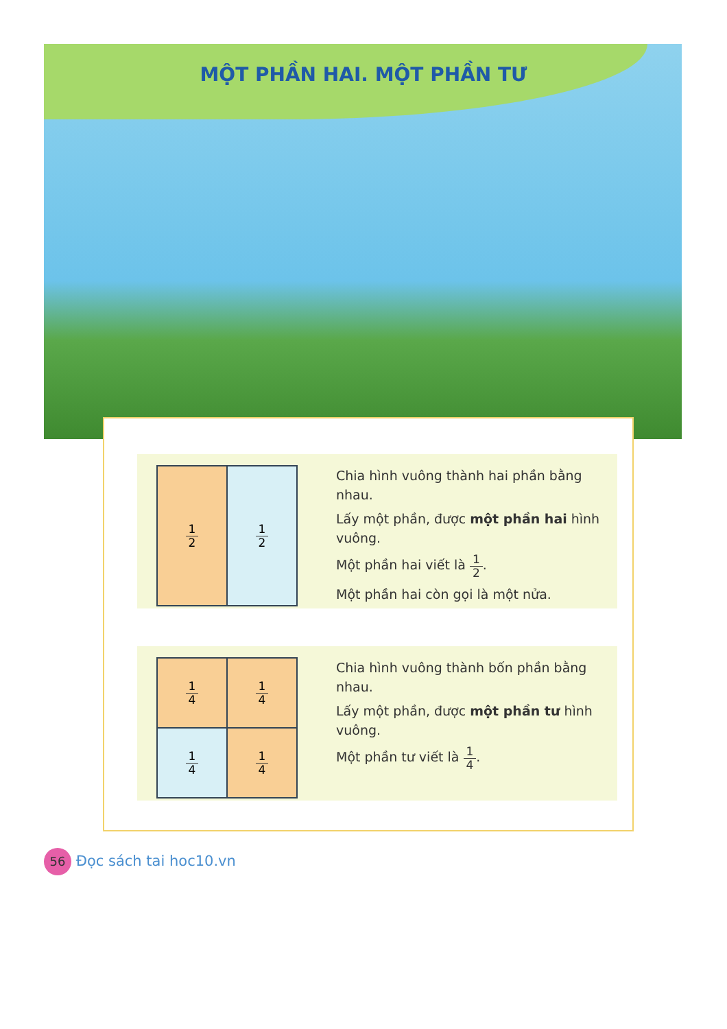MỘT PHẦN HAI. MỘT PHẦN TƯ
1 2
1 2
Chia hình vuông thành hai phần bằng nhau.
Lấy một phần, được một phần hai hình vuông.
Một phần hai viết là 1 2.
Một phần hai còn gọi là một nửa.
1 4
1 4
1 4
1 4
Chia hình vuông thành bốn phần bằng nhau.
Lấy một phần, được một phần tư hình vuông.
Một phần tư viết là 1 4.
56 Đọc sách tai hoc10.vn